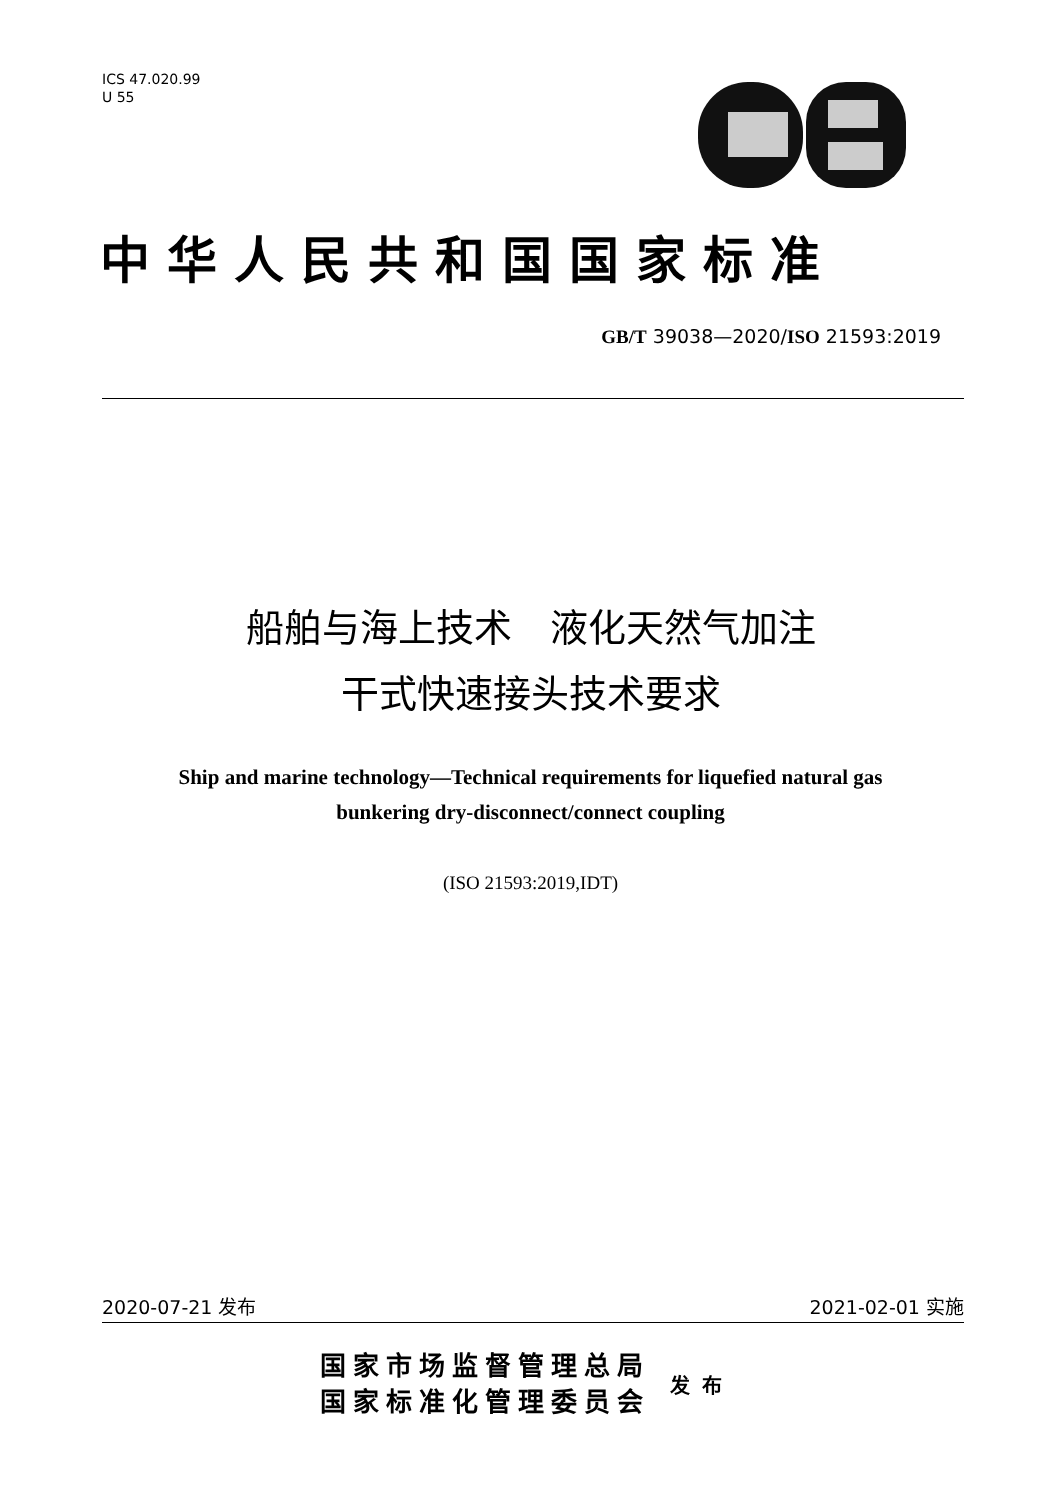ICS 47.020.99
U 55
中华人民共和国国家标准
GB/T 39038—2020/ISO 21593:2019
船舶与海上技术　液化天然气加注
干式快速接头技术要求
Ship and marine technology—Technical requirements for liquefied natural gas
bunkering dry-disconnect/connect coupling
(ISO 21593:2019,IDT)
2020-07-21 发布 2021-02-01 实施
国家市场监督管理总局
国家标准化管理委员会
发布